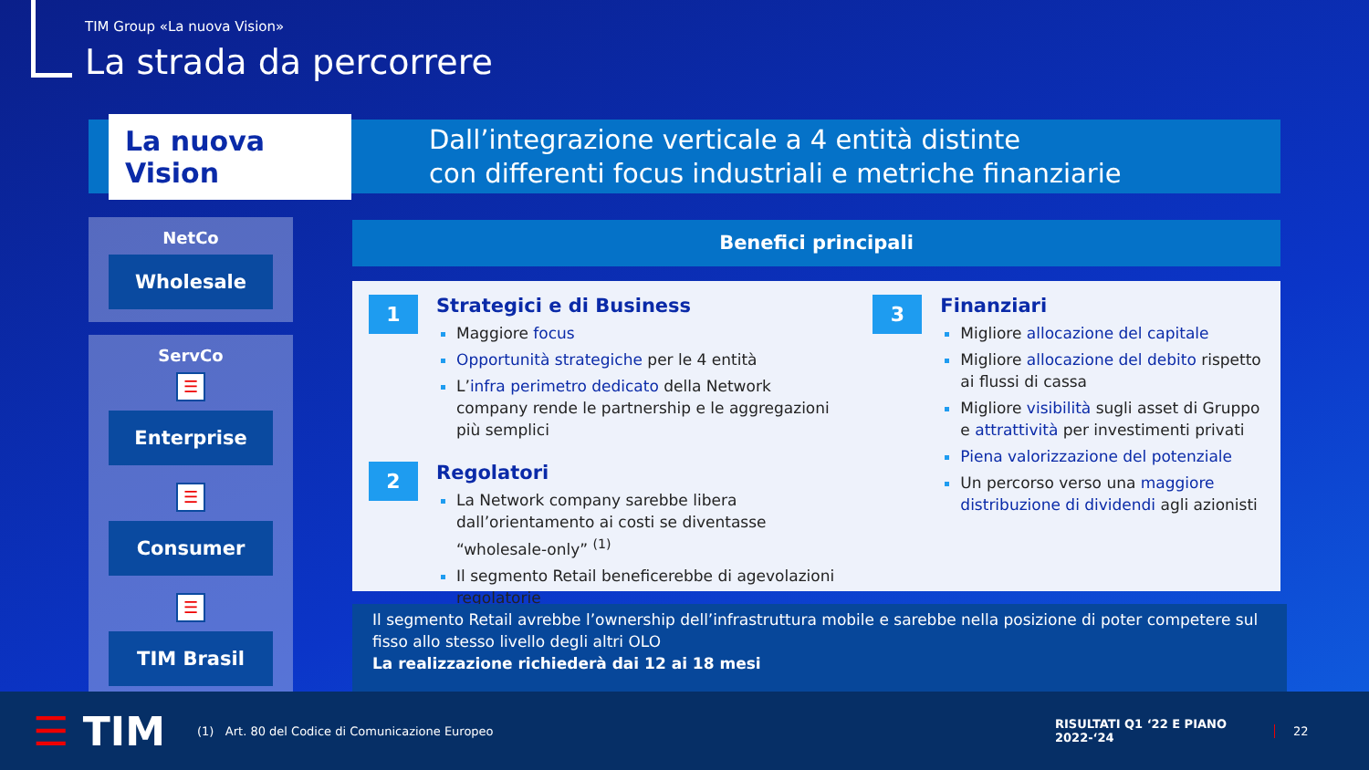TIM Group «La nuova Vision»
La strada da percorrere
La nuova Vision
Dall’integrazione verticale a 4 entità distinte
con differenti focus industriali e metriche finanziarie
NetCo
Wholesale
ServCo
☰
Enterprise
☰
Consumer
☰
TIM Brasil
Benefici principali
1
Strategici e di Business
Maggiore focus
Opportunità strategiche per le 4 entità
L’infra perimetro dedicato della Network company rende le partnership e le aggregazioni più semplici
2
Regolatori
La Network company sarebbe libera dall’orientamento ai costi se diventasse “wholesale-only” <sup>(1)</sup>
Il segmento Retail beneficerebbe di agevolazioni regolatorie
3
Finanziari
Migliore allocazione del capitale
Migliore allocazione del debito rispetto ai flussi di cassa
Migliore visibilità sugli asset di Gruppo e attrattività per investimenti privati
Piena valorizzazione del potenziale
Un percorso verso una maggiore distribuzione di dividendi agli azionisti
Il segmento Retail avrebbe l’ownership dell’infrastruttura mobile e sarebbe nella posizione di poter competere sul fisso allo stesso livello degli altri OLO
La realizzazione richiederà dai 12 ai 18 mesi
☰ TIM
(1) Art. 80 del Codice di Comunicazione Europeo
RISULTATI Q1 ‘22 E PIANO 2022-‘24
22